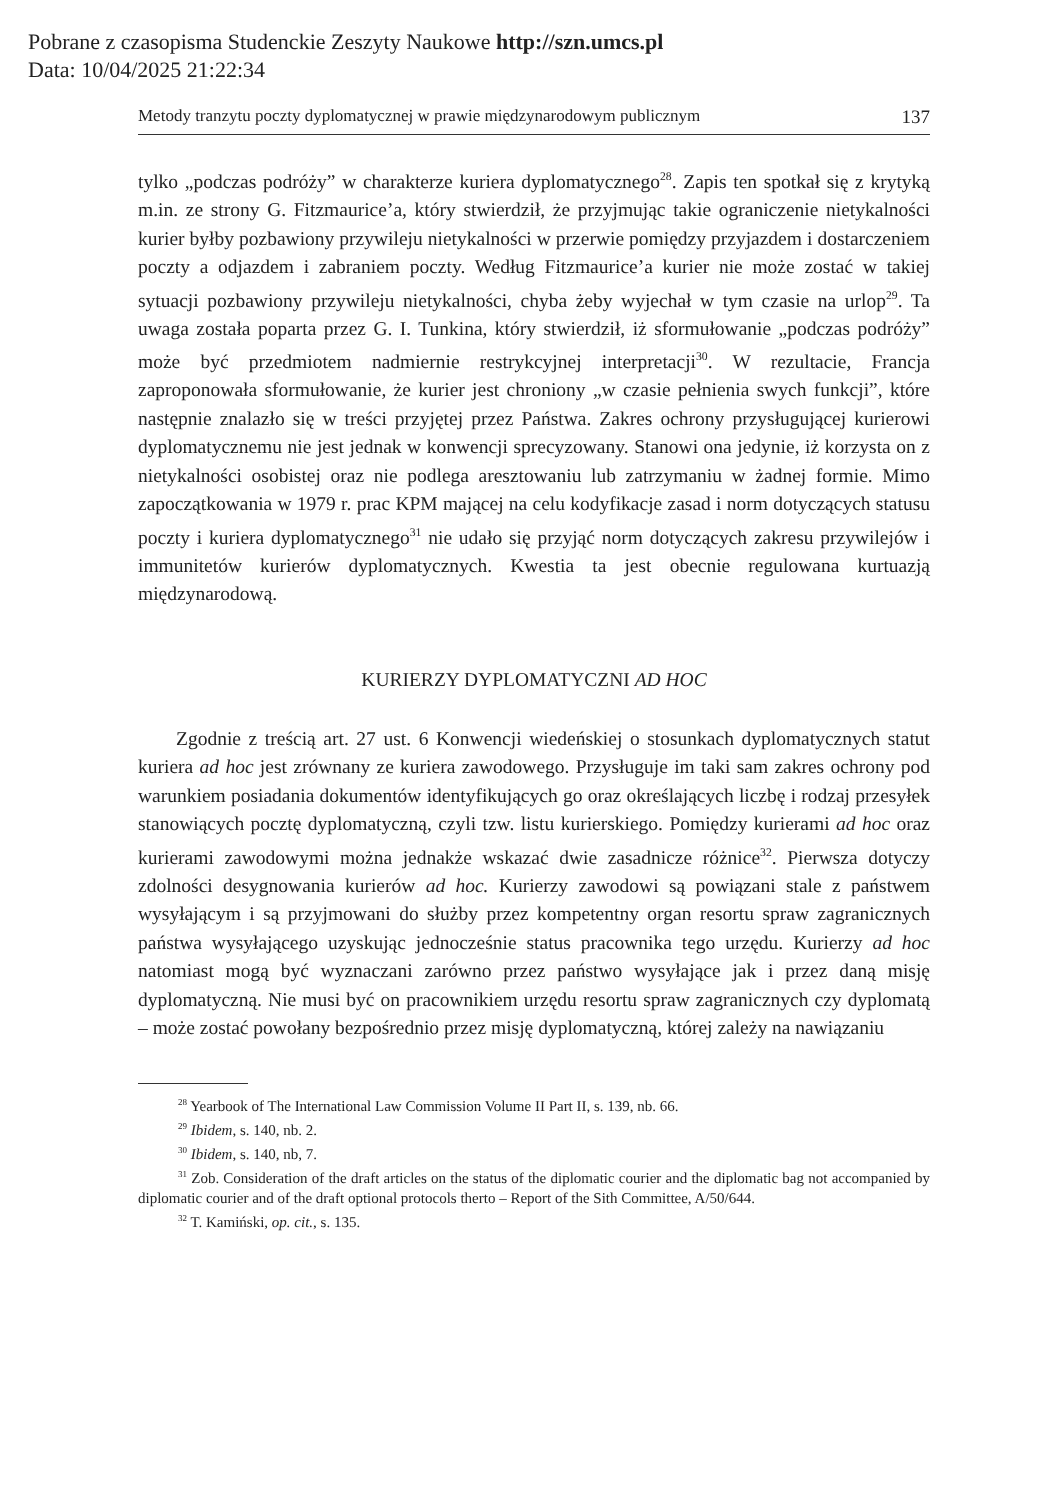Pobrane z czasopisma Studenckie Zeszyty Naukowe http://szn.umcs.pl
Data: 10/04/2025 21:22:34
Metody tranzytu poczty dyplomatycznej w prawie międzynarodowym publicznym 137
tylko „podczas podróży” w charakterze kuriera dyplomatycznego<sup>28</sup>. Zapis ten spotkał się z krytyką m.in. ze strony G. Fitzmaurice’a, który stwierdził, że przyjmując takie ograniczenie nietykalności kurier byłby pozbawiony przywileju nietykalności w przerwie pomiędzy przyjazdem i dostarczeniem poczty a odjazdem i zabraniem poczty. Według Fitzmaurice’a kurier nie może zostać w takiej sytuacji pozbawiony przywileju nietykalności, chyba żeby wyjechał w tym czasie na urlop<sup>29</sup>. Ta uwaga została poparta przez G. I. Tunkina, który stwierdził, iż sformułowanie „podczas podróży” może być przedmiotem nadmiernie restrykcyjnej interpretacji<sup>30</sup>. W rezultacie, Francja zaproponowała sformułowanie, że kurier jest chroniony „w czasie pełnienia swych funkcji”, które następnie znalazło się w treści przyjętej przez Państwa. Zakres ochrony przysługującej kurierowi dyplomatycznemu nie jest jednak w konwencji sprecyzowany. Stanowi ona jedynie, iż korzysta on z nietykalności osobistej oraz nie podlega aresztowaniu lub zatrzymaniu w żadnej formie. Mimo zapoczątkowania w 1979 r. prac KPM mającej na celu kodyfikacje zasad i norm dotyczących statusu poczty i kuriera dyplomatycznego<sup>31</sup> nie udało się przyjąć norm dotyczących zakresu przywilejów i immunitetów kurierów dyplomatycznych. Kwestia ta jest obecnie regulowana kurtuazją międzynarodową.
KURIERZY DYPLOMATYCZNI AD HOC
Zgodnie z treścią art. 27 ust. 6 Konwencji wiedeńskiej o stosunkach dyplomatycznych statut kuriera ad hoc jest zrównany ze kuriera zawodowego. Przysługuje im taki sam zakres ochrony pod warunkiem posiadania dokumentów identyfikujących go oraz określających liczbę i rodzaj przesyłek stanowiących pocztę dyplomatyczną, czyli tzw. listu kurierskiego. Pomiędzy kurierami ad hoc oraz kurierami zawodowymi można jednakże wskazać dwie zasadnicze różnice<sup>32</sup>. Pierwsza dotyczy zdolności desygnowania kurierów ad hoc. Kurierzy zawodowi są powiązani stale z państwem wysyłającym i są przyjmowani do służby przez kompetentny organ resortu spraw zagranicznych państwa wysyłającego uzyskując jednocześnie status pracownika tego urzędu. Kurierzy ad hoc natomiast mogą być wyznaczani zarówno przez państwo wysyłające jak i przez daną misję dyplomatyczną. Nie musi być on pracownikiem urzędu resortu spraw zagranicznych czy dyplomatą – może zostać powołany bezpośrednio przez misję dyplomatyczną, której zależy na nawiązaniu
<sup>28</sup> Yearbook of The International Law Commission Volume II Part II, s. 139, nb. 66.
<sup>29</sup> Ibidem, s. 140, nb. 2.
<sup>30</sup> Ibidem, s. 140, nb, 7.
<sup>31</sup> Zob. Consideration of the draft articles on the status of the diplomatic courier and the diplomatic bag not accompanied by diplomatic courier and of the draft optional protocols therto – Report of the Sith Committee, A/50/644.
<sup>32</sup> T. Kamiński, op. cit., s. 135.